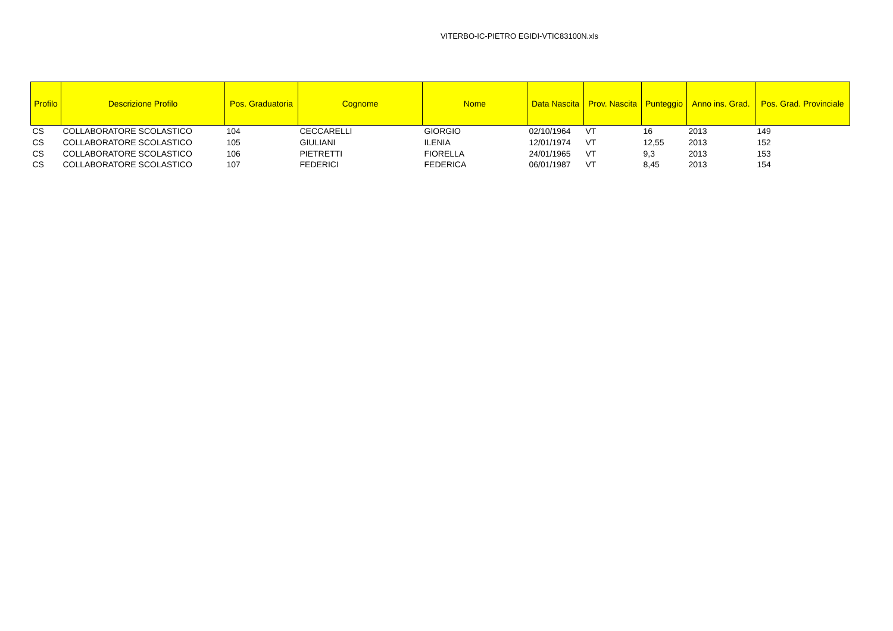VITERBO-IC-PIETRO EGIDI-VTIC83100N.xls
| Profilo | Descrizione Profilo | Pos. Graduatoria | Cognome | Nome | Data Nascita | Prov. Nascita | Punteggio | Anno ins. Grad. | Pos. Grad. Provinciale |
| --- | --- | --- | --- | --- | --- | --- | --- | --- | --- |
| CS | COLLABORATORE SCOLASTICO | 104 | CECCARELLI | GIORGIO | 02/10/1964 | VT | 16 | 2013 | 149 |
| CS | COLLABORATORE SCOLASTICO | 105 | GIULIANI | ILENIA | 12/01/1974 | VT | 12,55 | 2013 | 152 |
| CS | COLLABORATORE SCOLASTICO | 106 | PIETRETTI | FIORELLA | 24/01/1965 | VT | 9,3 | 2013 | 153 |
| CS | COLLABORATORE SCOLASTICO | 107 | FEDERICI | FEDERICA | 06/01/1987 | VT | 8,45 | 2013 | 154 |